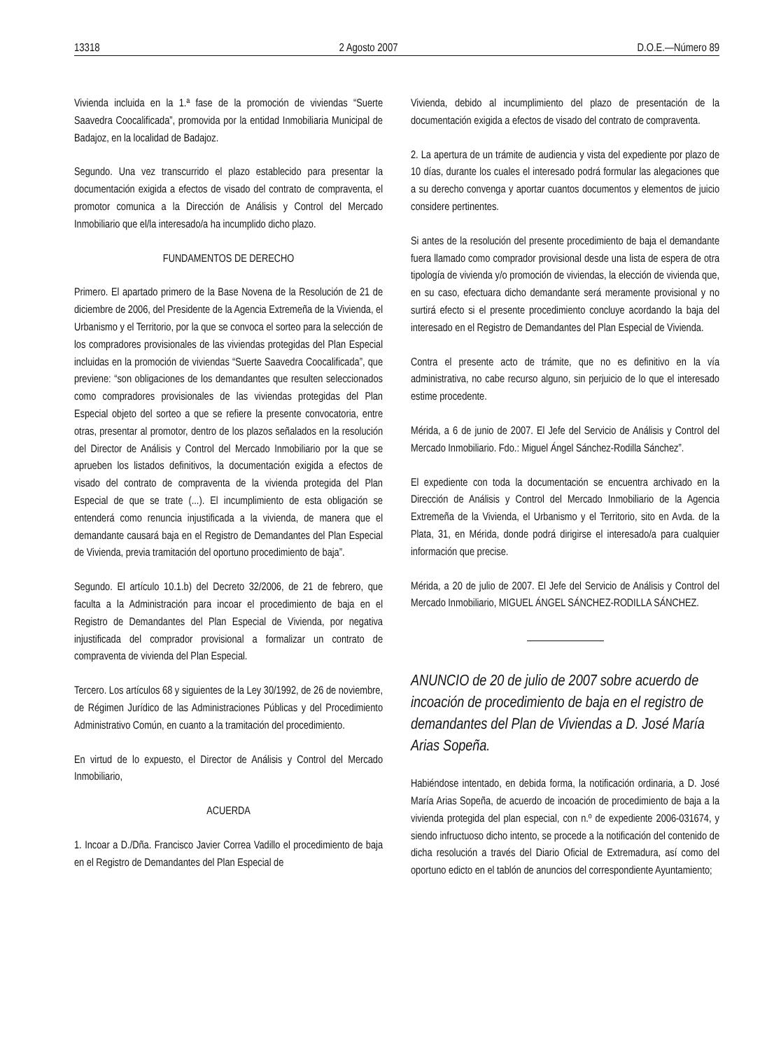13318 2 Agosto 2007 D.O.E.—Número 89
Vivienda incluida en la 1.ª fase de la promoción de viviendas “Suerte Saavedra Coocalificada”, promovida por la entidad Inmobiliaria Municipal de Badajoz, en la localidad de Badajoz.
Segundo. Una vez transcurrido el plazo establecido para presentar la documentación exigida a efectos de visado del contrato de compraventa, el promotor comunica a la Dirección de Análisis y Control del Mercado Inmobiliario que el/la interesado/a ha incumplido dicho plazo.
FUNDAMENTOS DE DERECHO
Primero. El apartado primero de la Base Novena de la Resolución de 21 de diciembre de 2006, del Presidente de la Agencia Extremeña de la Vivienda, el Urbanismo y el Territorio, por la que se convoca el sorteo para la selección de los compradores provisionales de las viviendas protegidas del Plan Especial incluidas en la promoción de viviendas “Suerte Saavedra Coocalificada”, que previene: “son obligaciones de los demandantes que resulten seleccionados como compradores provisionales de las viviendas protegidas del Plan Especial objeto del sorteo a que se refiere la presente convocatoria, entre otras, presentar al promotor, dentro de los plazos señalados en la resolución del Director de Análisis y Control del Mercado Inmobiliario por la que se aprueben los listados definitivos, la documentación exigida a efectos de visado del contrato de compraventa de la vivienda protegida del Plan Especial de que se trate (...). El incumplimiento de esta obligación se entenderá como renuncia injustificada a la vivienda, de manera que el demandante causará baja en el Registro de Demandantes del Plan Especial de Vivienda, previa tramitación del oportuno procedimiento de baja”.
Segundo. El artículo 10.1.b) del Decreto 32/2006, de 21 de febrero, que faculta a la Administración para incoar el procedimiento de baja en el Registro de Demandantes del Plan Especial de Vivienda, por negativa injustificada del comprador provisional a formalizar un contrato de compraventa de vivienda del Plan Especial.
Tercero. Los artículos 68 y siguientes de la Ley 30/1992, de 26 de noviembre, de Régimen Jurídico de las Administraciones Públicas y del Procedimiento Administrativo Común, en cuanto a la tramitación del procedimiento.
En virtud de lo expuesto, el Director de Análisis y Control del Mercado Inmobiliario,
ACUERDA
1. Incoar a D./Dña. Francisco Javier Correa Vadillo el procedimiento de baja en el Registro de Demandantes del Plan Especial de
Vivienda, debido al incumplimiento del plazo de presentación de la documentación exigida a efectos de visado del contrato de compraventa.
2. La apertura de un trámite de audiencia y vista del expediente por plazo de 10 días, durante los cuales el interesado podrá formular las alegaciones que a su derecho convenga y aportar cuantos documentos y elementos de juicio considere pertinentes.
Si antes de la resolución del presente procedimiento de baja el demandante fuera llamado como comprador provisional desde una lista de espera de otra tipología de vivienda y/o promoción de viviendas, la elección de vivienda que, en su caso, efectuara dicho demandante será meramente provisional y no surtirá efecto si el presente procedimiento concluye acordando la baja del interesado en el Registro de Demandantes del Plan Especial de Vivienda.
Contra el presente acto de trámite, que no es definitivo en la vía administrativa, no cabe recurso alguno, sin perjuicio de lo que el interesado estime procedente.
Mérida, a 6 de junio de 2007. El Jefe del Servicio de Análisis y Control del Mercado Inmobiliario. Fdo.: Miguel Ángel Sánchez-Rodilla Sánchez”.
El expediente con toda la documentación se encuentra archivado en la Dirección de Análisis y Control del Mercado Inmobiliario de la Agencia Extremeña de la Vivienda, el Urbanismo y el Territorio, sito en Avda. de la Plata, 31, en Mérida, donde podrá dirigirse el interesado/a para cualquier información que precise.
Mérida, a 20 de julio de 2007. El Jefe del Servicio de Análisis y Control del Mercado Inmobiliario, MIGUEL ÁNGEL SÁNCHEZ-RODILLA SÁNCHEZ.
ANUNCIO de 20 de julio de 2007 sobre acuerdo de incoación de procedimiento de baja en el registro de demandantes del Plan de Viviendas a D. José María Arias Sopeña.
Habiéndose intentado, en debida forma, la notificación ordinaria, a D. José María Arias Sopeña, de acuerdo de incoación de procedimiento de baja a la vivienda protegida del plan especial, con n.º de expediente 2006-031674, y siendo infructuoso dicho intento, se procede a la notificación del contenido de dicha resolución a través del Diario Oficial de Extremadura, así como del oportuno edicto en el tablón de anuncios del correspondiente Ayuntamiento;